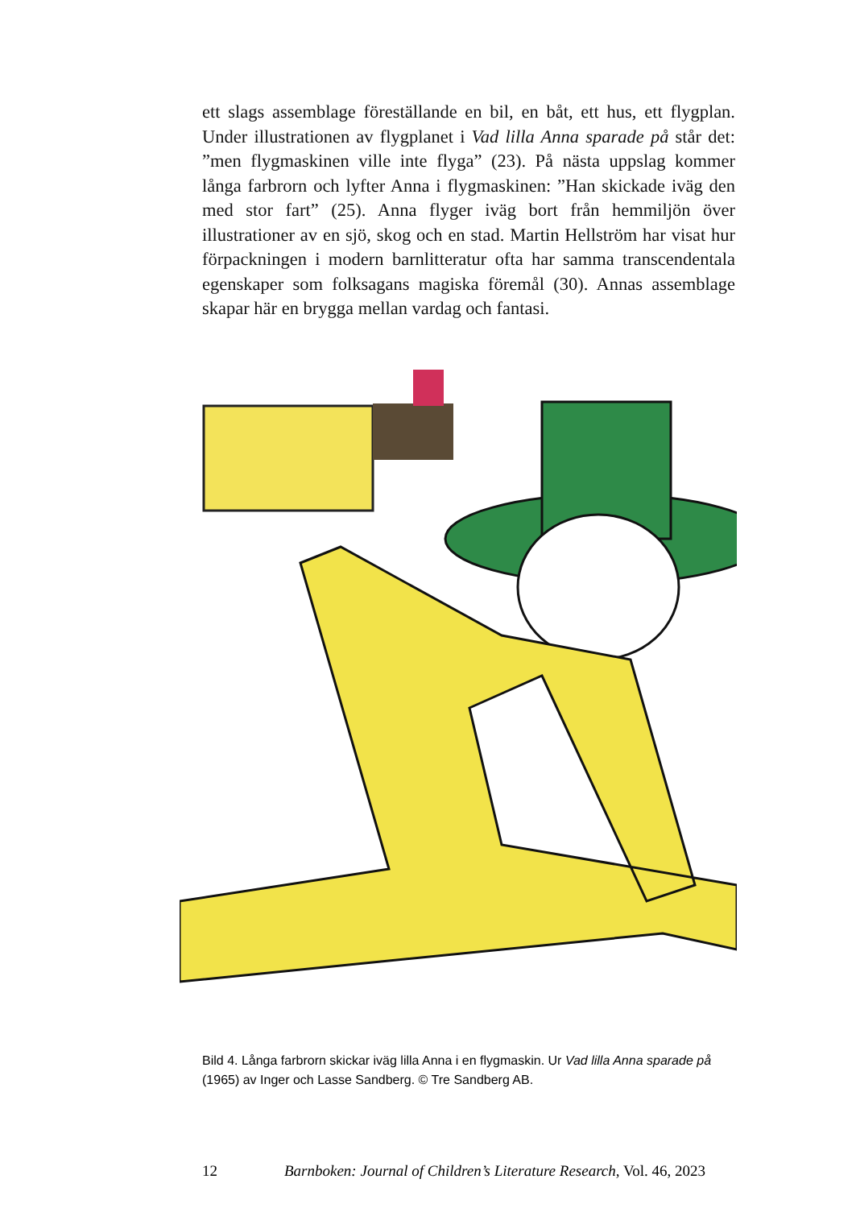ett slags assemblage föreställande en bil, en båt, ett hus, ett flygplan. Under illustrationen av flygplanet i Vad lilla Anna sparade på står det: ”men flygmaskinen ville inte flyga” (23). På nästa uppslag kommer långa farbrorn och lyfter Anna i flygmaskinen: ”Han skickade iväg den med stor fart” (25). Anna flyger iväg bort från hemmiljön över illustrationer av en sjö, skog och en stad. Martin Hellström har visat hur förpackningen i modern barnlitteratur ofta har samma transcendentala egenskaper som folksagans magiska föremål (30). Annas assemblage skapar här en brygga mellan vardag och fantasi.
Bild 4. Långa farbrorn skickar iväg lilla Anna i en flygmaskin. Ur Vad lilla Anna sparade på (1965) av Inger och Lasse Sandberg. © Tre Sandberg AB.
12 Barnboken: Journal of Children’s Literature Research, Vol. 46, 2023